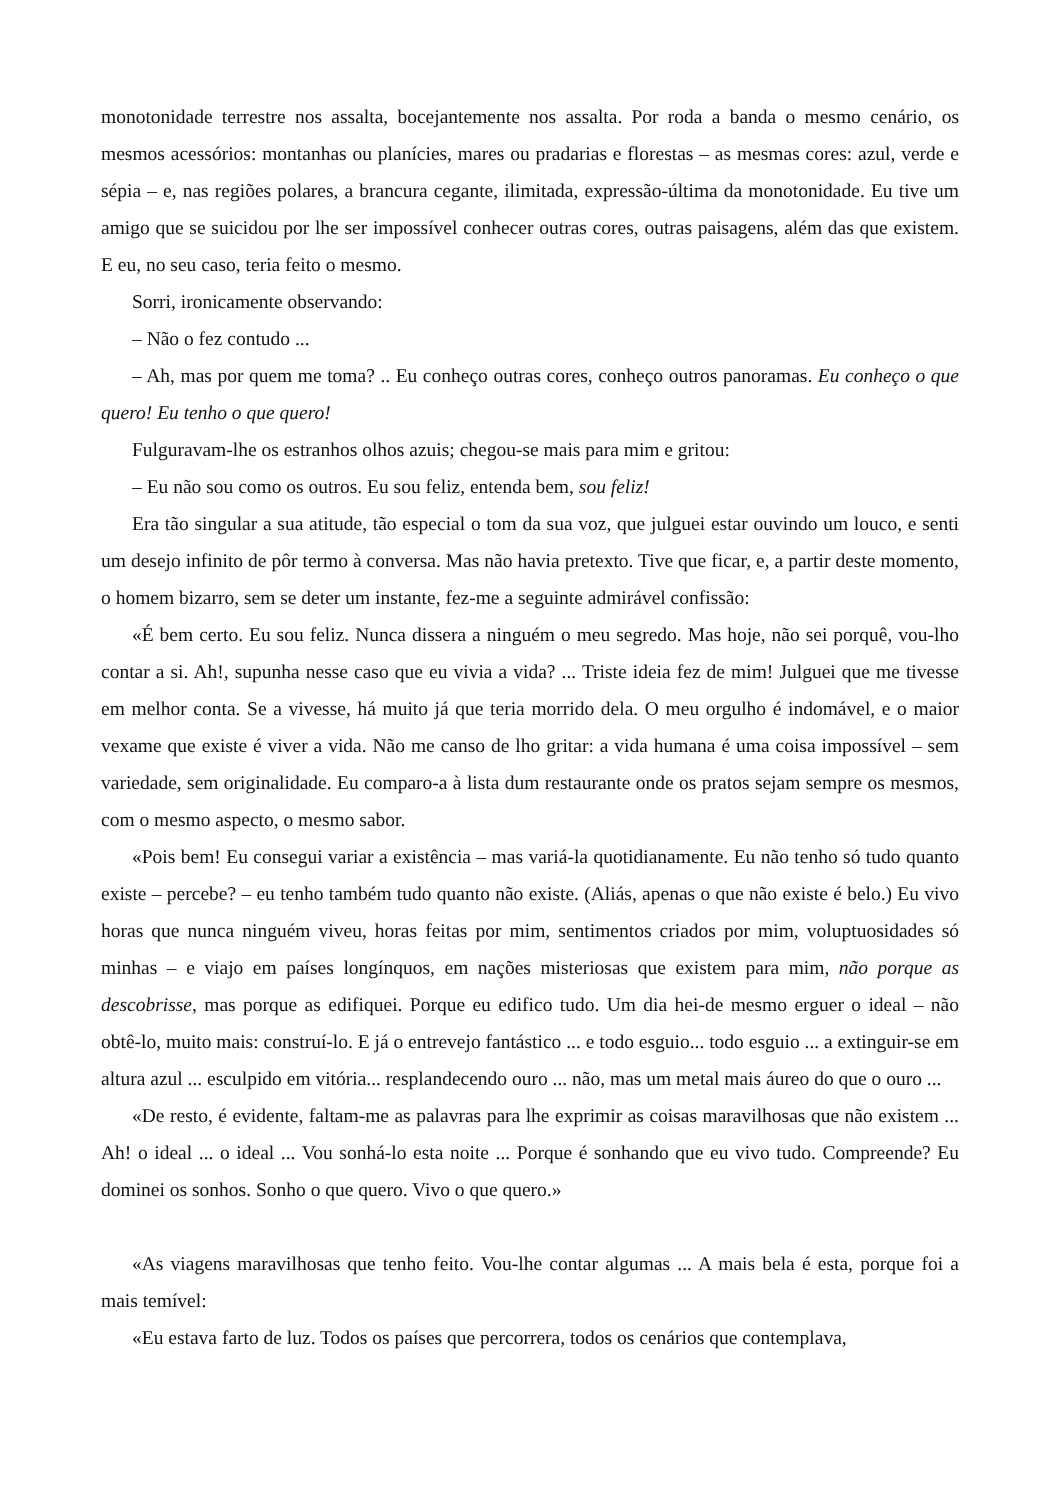monotonidade terrestre nos assalta, bocejantemente nos assalta. Por roda a banda o mesmo cenário, os mesmos acessórios: montanhas ou planícies, mares ou pradarias e florestas – as mesmas cores: azul, verde e sépia – e, nas regiões polares, a brancura cegante, ilimitada, expressão-última da monotonidade. Eu tive um amigo que se suicidou por lhe ser impossível conhecer outras cores, outras paisagens, além das que existem. E eu, no seu caso, teria feito o mesmo.
Sorri, ironicamente observando:
– Não o fez contudo ...
– Ah, mas por quem me toma? .. Eu conheço outras cores, conheço outros panoramas. Eu conheço o que quero! Eu tenho o que quero!
Fulguravam-lhe os estranhos olhos azuis; chegou-se mais para mim e gritou:
– Eu não sou como os outros. Eu sou feliz, entenda bem, sou feliz!
Era tão singular a sua atitude, tão especial o tom da sua voz, que julguei estar ouvindo um louco, e senti um desejo infinito de pôr termo à conversa. Mas não havia pretexto. Tive que ficar, e, a partir deste momento, o homem bizarro, sem se deter um instante, fez-me a seguinte admirável confissão:
«É bem certo. Eu sou feliz. Nunca dissera a ninguém o meu segredo. Mas hoje, não sei porquê, vou-lho contar a si. Ah!, supunha nesse caso que eu vivia a vida? ... Triste ideia fez de mim! Julguei que me tivesse em melhor conta. Se a vivesse, há muito já que teria morrido dela. O meu orgulho é indomável, e o maior vexame que existe é viver a vida. Não me canso de lho gritar: a vida humana é uma coisa impossível – sem variedade, sem originalidade. Eu comparo-a à lista dum restaurante onde os pratos sejam sempre os mesmos, com o mesmo aspecto, o mesmo sabor.
«Pois bem! Eu consegui variar a existência – mas variá-la quotidianamente. Eu não tenho só tudo quanto existe – percebe? – eu tenho também tudo quanto não existe. (Aliás, apenas o que não existe é belo.) Eu vivo horas que nunca ninguém viveu, horas feitas por mim, sentimentos criados por mim, voluptuosidades só minhas – e viajo em países longínquos, em nações misteriosas que existem para mim, não porque as descobrisse, mas porque as edifiquei. Porque eu edifico tudo. Um dia hei-de mesmo erguer o ideal – não obtê-lo, muito mais: construí-lo. E já o entrevejo fantástico ... e todo esguio... todo esguio ... a extinguir-se em altura azul ... esculpido em vitória... resplandecendo ouro ... não, mas um metal mais áureo do que o ouro ...
«De resto, é evidente, faltam-me as palavras para lhe exprimir as coisas maravilhosas que não existem ... Ah! o ideal ... o ideal ... Vou sonhá-lo esta noite ... Porque é sonhando que eu vivo tudo. Compreende? Eu dominei os sonhos. Sonho o que quero. Vivo o que quero.»
«As viagens maravilhosas que tenho feito. Vou-lhe contar algumas ... A mais bela é esta, porque foi a mais temível:
«Eu estava farto de luz. Todos os países que percorrera, todos os cenários que contemplava,